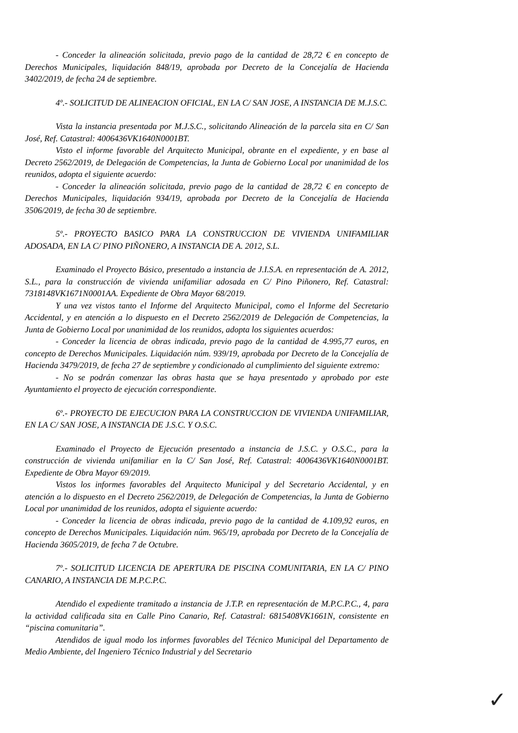- Conceder la alineación solicitada, previo pago de la cantidad de 28,72 € en concepto de Derechos Municipales, liquidación 848/19, aprobada por Decreto de la Concejalía de Hacienda 3402/2019, de fecha 24 de septiembre.
4º.- SOLICITUD DE ALINEACION OFICIAL, EN LA C/ SAN JOSE, A INSTANCIA DE M.J.S.C.
Vista la instancia presentada por M.J.S.C., solicitando Alineación de la parcela sita en C/ San José, Ref. Catastral: 4006436VK1640N0001BT.
Visto el informe favorable del Arquitecto Municipal, obrante en el expediente, y en base al Decreto 2562/2019, de Delegación de Competencias, la Junta de Gobierno Local por unanimidad de los reunidos, adopta el siguiente acuerdo:
- Conceder la alineación solicitada, previo pago de la cantidad de 28,72 € en concepto de Derechos Municipales, liquidación 934/19, aprobada por Decreto de la Concejalía de Hacienda 3506/2019, de fecha 30 de septiembre.
5º.- PROYECTO BASICO PARA LA CONSTRUCCION DE VIVIENDA UNIFAMILIAR ADOSADA, EN LA C/ PINO PIÑONERO, A INSTANCIA DE A. 2012, S.L.
Examinado el Proyecto Básico, presentado a instancia de J.I.S.A. en representación de A. 2012, S.L., para la construcción de vivienda unifamiliar adosada en C/ Pino Piñonero, Ref. Catastral: 7318148VK1671N0001AA. Expediente de Obra Mayor 68/2019.
Y una vez vistos tanto el Informe del Arquitecto Municipal, como el Informe del Secretario Accidental, y en atención a lo dispuesto en el Decreto 2562/2019 de Delegación de Competencias, la Junta de Gobierno Local por unanimidad de los reunidos, adopta los siguientes acuerdos:
- Conceder la licencia de obras indicada, previo pago de la cantidad de 4.995,77 euros, en concepto de Derechos Municipales. Liquidación núm. 939/19, aprobada por Decreto de la Concejalía de Hacienda 3479/2019, de fecha 27 de septiembre y condicionado al cumplimiento del siguiente extremo:
- No se podrán comenzar las obras hasta que se haya presentado y aprobado por este Ayuntamiento el proyecto de ejecución correspondiente.
6º.- PROYECTO DE EJECUCION PARA LA CONSTRUCCION DE VIVIENDA UNIFAMILIAR, EN LA C/ SAN JOSE, A INSTANCIA DE J.S.C. Y O.S.C.
Examinado el Proyecto de Ejecución presentado a instancia de J.S.C. y O.S.C., para la construcción de vivienda unifamiliar en la C/ San José, Ref. Catastral: 4006436VK1640N0001BT. Expediente de Obra Mayor 69/2019.
Vistos los informes favorables del Arquitecto Municipal y del Secretario Accidental, y en atención a lo dispuesto en el Decreto 2562/2019, de Delegación de Competencias, la Junta de Gobierno Local por unanimidad de los reunidos, adopta el siguiente acuerdo:
- Conceder la licencia de obras indicada, previo pago de la cantidad de 4.109,92 euros, en concepto de Derechos Municipales. Liquidación núm. 965/19, aprobada por Decreto de la Concejalía de Hacienda 3605/2019, de fecha 7 de Octubre.
7º.- SOLICITUD LICENCIA DE APERTURA DE PISCINA COMUNITARIA, EN LA C/ PINO CANARIO, A INSTANCIA DE M.P.C.P.C.
Atendido el expediente tramitado a instancia de J.T.P. en representación de M.P.C.P.C., 4, para la actividad calificada sita en Calle Pino Canario, Ref. Catastral: 6815408VK1661N, consistente en “piscina comunitaria”.
Atendidos de igual modo los informes favorables del Técnico Municipal del Departamento de Medio Ambiente, del Ingeniero Técnico Industrial y del Secretario
✓